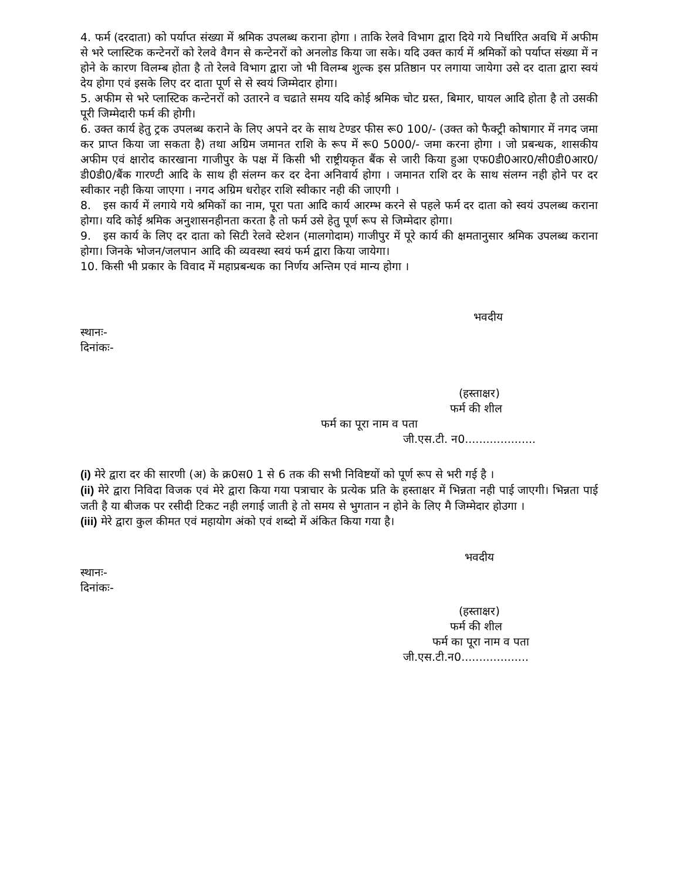4. फर्म (दरदाता) को पर्याप्त संख्या में श्रमिक उपलब्ध कराना होगा । ताकि रेलवे विभाग द्वारा दिये गये निर्धारित अवधि में अफीम से भरे प्लास्टिक कन्टेनरों को रेलवे वैगन से कन्टेनरों को अनलोड किया जा सके। यदि उक्त कार्य में श्रमिकों को पर्याप्त संख्या में न होने के कारण विलम्ब होता है तो रेलवे विभाग द्वारा जो भी विलम्ब शुल्क इस प्रतिष्ठान पर लगाया जायेगा उसे दर दाता द्वारा स्वयं देय होगा एवं इसके लिए दर दाता पूर्ण से से स्वयं जिम्मेदार होगा।
5. अफीम से भरे प्लास्टिक कन्टेनरों को उतारने व चढाते समय यदि कोई श्रमिक चोट ग्रस्त, बिमार, घायल आदि होता है तो उसकी पूरी जिम्मेदारी फर्म की होगी।
6. उक्त कार्य हेतु ट्रक उपलब्ध कराने के लिए अपने दर के साथ टेण्डर फीस रू0 100/- (उक्त को फैक्ट्री कोषागार में नगद जमा कर प्राप्त किया जा सकता है) तथा अग्रिम जमानत राशि के रूप में रू0 5000/- जमा करना होगा । जो प्रबन्धक, शासकीय अफीम एवं क्षारोद कारखाना गाजीपुर के पक्ष में किसी भी राष्ट्रीयकृत बैंक से जारी किया हुआ एफ0डी0आर0/सी0डी0आर0/डी0डी0/बैंक गारण्टी आदि के साथ ही संलग्न कर दर देना अनिवार्य होगा । जमानत राशि दर के साथ संलग्न नही होने पर दर स्वीकार नही किया जाएगा । नगद अग्रिम धरोहर राशि स्वीकार नही की जाएगी ।
8. इस कार्य में लगाये गये श्रमिकों का नाम, पूरा पता आदि कार्य आरम्भ करने से पहले फर्म दर दाता को स्वयं उपलब्ध कराना होगा। यदि कोई श्रमिक अनुशासनहीनता करता है तो फर्म उसे हेतु पूर्ण रूप से जिम्मेदार होगा।
9. इस कार्य के लिए दर दाता को सिटी रेलवे स्टेशन (मालगोदाम) गाजीपुर में पूरे कार्य की क्षमतानुसार श्रमिक उपलब्ध कराना होगा। जिनके भोजन/जलपान आदि की व्यवस्था स्वयं फर्म द्वारा किया जायेगा।
10. किसी भी प्रकार के विवाद में महाप्रबन्धक का निर्णय अन्तिम एवं मान्य होगा ।
भवदीय
स्थानः-
दिनांकः-
(हस्ताक्षर)
फर्म की शील
फर्म का पूरा नाम व पता
जी.एस.टी. न0....................
(i) मेरे द्वारा दर की सारणी (अ) के क्र0स0 1 से 6 तक की सभी निविष्टयों को पूर्ण रूप से भरी गई है ।
(ii) मेरे द्वारा निविदा विजक एवं मेरे द्वारा किया गया पत्राचार के प्रत्येक प्रति के हस्ताक्षर में भिन्नता नही पाई जाएगी। भिन्नता पाई जती है या बीजक पर रसीदी टिकट नही लगाई जाती हे तो समय से भुगतान न होने के लिए मै जिम्मेदार होउगा ।
(iii) मेरे द्वारा कुल कीमत एवं महायोग अंको एवं शब्दो में अंकित किया गया है।
भवदीय
स्थानः-
दिनांकः-
(हस्ताक्षर)
फर्म की शील
फर्म का पूरा नाम व पता
जी.एस.टी.न0...................